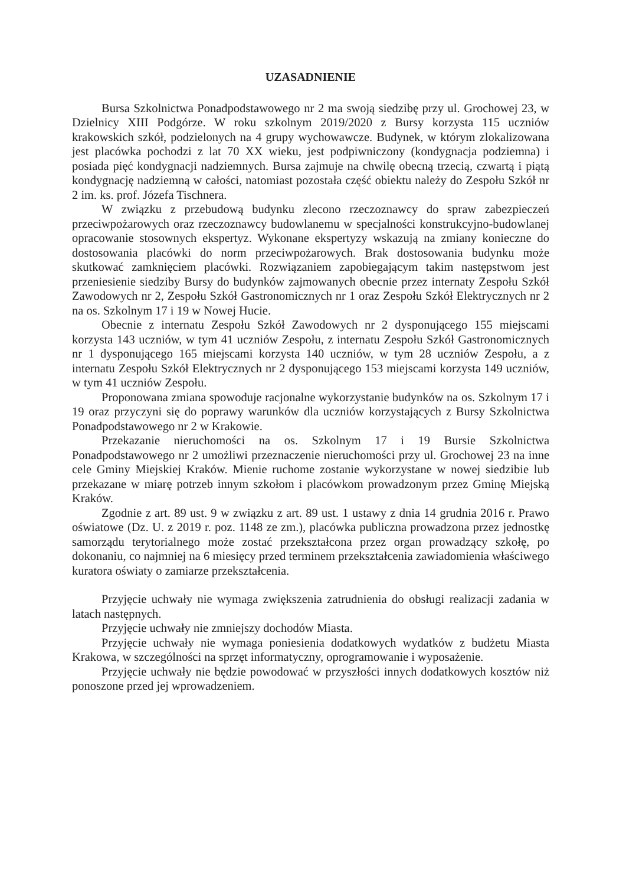UZASADNIENIE
Bursa Szkolnictwa Ponadpodstawowego nr 2 ma swoją siedzibę przy ul. Grochowej 23, w Dzielnicy XIII Podgórze. W roku szkolnym 2019/2020 z Bursy korzysta 115 uczniów krakowskich szkół, podzielonych na 4 grupy wychowawcze. Budynek, w którym zlokalizowana jest placówka pochodzi z lat 70 XX wieku, jest podpiwniczony (kondygnacja podziemna) i posiada pięć kondygnacji nadziemnych. Bursa zajmuje na chwilę obecną trzecią, czwartą i piątą kondygnację nadziemną w całości, natomiast pozostała część obiektu należy do Zespołu Szkół nr 2 im. ks. prof. Józefa Tischnera.
W związku z przebudową budynku zlecono rzeczoznawcy do spraw zabezpieczeń przeciwpożarowych oraz rzeczoznawcy budowlanemu w specjalności konstrukcyjno-budowlanej opracowanie stosownych ekspertyz. Wykonane ekspertyzy wskazują na zmiany konieczne do dostosowania placówki do norm przeciwpożarowych. Brak dostosowania budynku może skutkować zamknięciem placówki. Rozwiązaniem zapobiegającym takim następstwom jest przeniesienie siedziby Bursy do budynków zajmowanych obecnie przez internaty Zespołu Szkół Zawodowych nr 2, Zespołu Szkół Gastronomicznych nr 1 oraz Zespołu Szkół Elektrycznych nr 2 na os. Szkolnym 17 i 19 w Nowej Hucie.
Obecnie z internatu Zespołu Szkół Zawodowych nr 2 dysponującego 155 miejscami korzysta 143 uczniów, w tym 41 uczniów Zespołu, z internatu Zespołu Szkół Gastronomicznych nr 1 dysponującego 165 miejscami korzysta 140 uczniów, w tym 28 uczniów Zespołu, a z internatu Zespołu Szkół Elektrycznych nr 2 dysponującego 153 miejscami korzysta 149 uczniów, w tym 41 uczniów Zespołu.
Proponowana zmiana spowoduje racjonalne wykorzystanie budynków na os. Szkolnym 17 i 19 oraz przyczyni się do poprawy warunków dla uczniów korzystających z Bursy Szkolnictwa Ponadpodstawowego nr 2 w Krakowie.
Przekazanie nieruchomości na os. Szkolnym 17 i 19 Bursie Szkolnictwa Ponadpodstawowego nr 2 umożliwi przeznaczenie nieruchomości przy ul. Grochowej 23 na inne cele Gminy Miejskiej Kraków. Mienie ruchome zostanie wykorzystane w nowej siedzibie lub przekazane w miarę potrzeb innym szkołom i placówkom prowadzonym przez Gminę Miejską Kraków.
Zgodnie z art. 89 ust. 9 w związku z art. 89 ust. 1 ustawy z dnia 14 grudnia 2016 r. Prawo oświatowe (Dz. U. z 2019 r. poz. 1148 ze zm.), placówka publiczna prowadzona przez jednostkę samorządu terytorialnego może zostać przekształcona przez organ prowadzący szkołę, po dokonaniu, co najmniej na 6 miesięcy przed terminem przekształcenia zawiadomienia właściwego kuratora oświaty o zamiarze przekształcenia.
Przyjęcie uchwały nie wymaga zwiększenia zatrudnienia do obsługi realizacji zadania w latach następnych.
Przyjęcie uchwały nie zmniejszy dochodów Miasta.
Przyjęcie uchwały nie wymaga poniesienia dodatkowych wydatków z budżetu Miasta Krakowa, w szczególności na sprzęt informatyczny, oprogramowanie i wyposażenie.
Przyjęcie uchwały nie będzie powodować w przyszłości innych dodatkowych kosztów niż ponoszone przed jej wprowadzeniem.